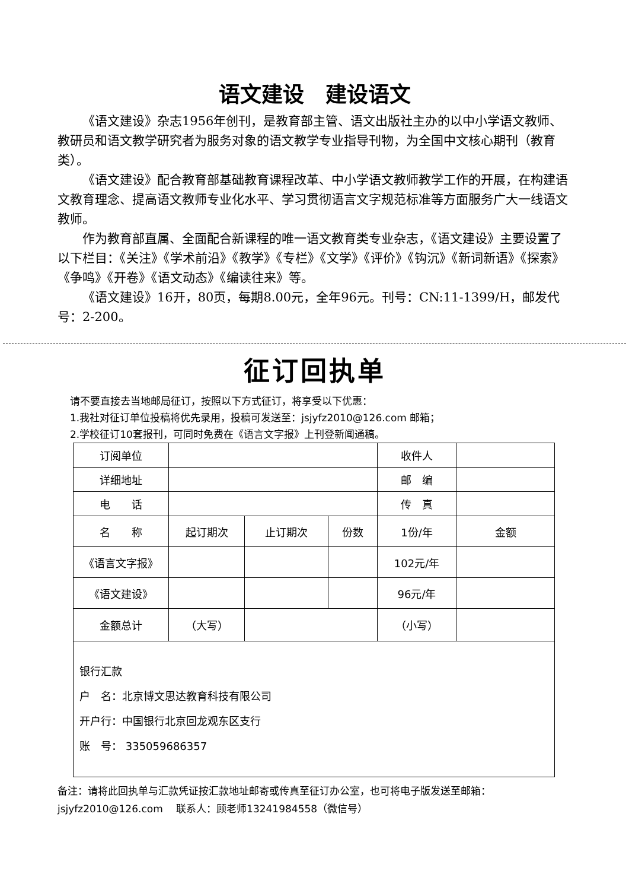语文建设　建设语文
《语文建设》杂志1956年创刊，是教育部主管、语文出版社主办的以中小学语文教师、教研员和语文教学研究者为服务对象的语文教学专业指导刊物，为全国中文核心期刊（教育类）。
《语文建设》配合教育部基础教育课程改革、中小学语文教师教学工作的开展，在构建语文教育理念、提高语文教师专业化水平、学习贯彻语言文字规范标准等方面服务广大一线语文教师。
作为教育部直属、全面配合新课程的唯一语文教育类专业杂志，《语文建设》主要设置了以下栏目：《关注》《学术前沿》《教学》《专栏》《文学》《评价》《钩沉》《新词新语》《探索》《争鸣》《开卷》《语文动态》《编读往来》等。
《语文建设》16开，80页，每期8.00元，全年96元。刊号：CN:11-1399/H，邮发代号：2-200。
征订回执单
请不要直接去当地邮局征订，按照以下方式征订，将享受以下优惠：
1.我社对征订单位投稿将优先录用，投稿可发送至：jsjyfz2010@126.com 邮箱；
2.学校征订10套报刊，可同时免费在《语言文字报》上刊登新闻通稿。
| 订阅单位 | | | | 收件人 | |
| 详细地址 | | | | 邮 编 | |
| 电 话 | | | | 传 真 | |
| 名 称 | 起订期次 | 止订期次 | 份数 | 1份/年 | 金额 |
| 《语言文字报》 | | | | 102元/年 | |
| 《语文建设》 | | | | 96元/年 | |
| 金额总计 | （大写） | | | （小写） | |
| 银行汇款 户 名：北京博文思达教育科技有限公司 开户行：中国银行北京回龙观东区支行 账 号： 335059686357 | | | | | |
备注：请将此回执单与汇款凭证按汇款地址邮寄或传真至征订办公室，也可将电子版发送至邮箱：jsjyfz2010@126.com　 联系人：顾老师13241984558（微信号）